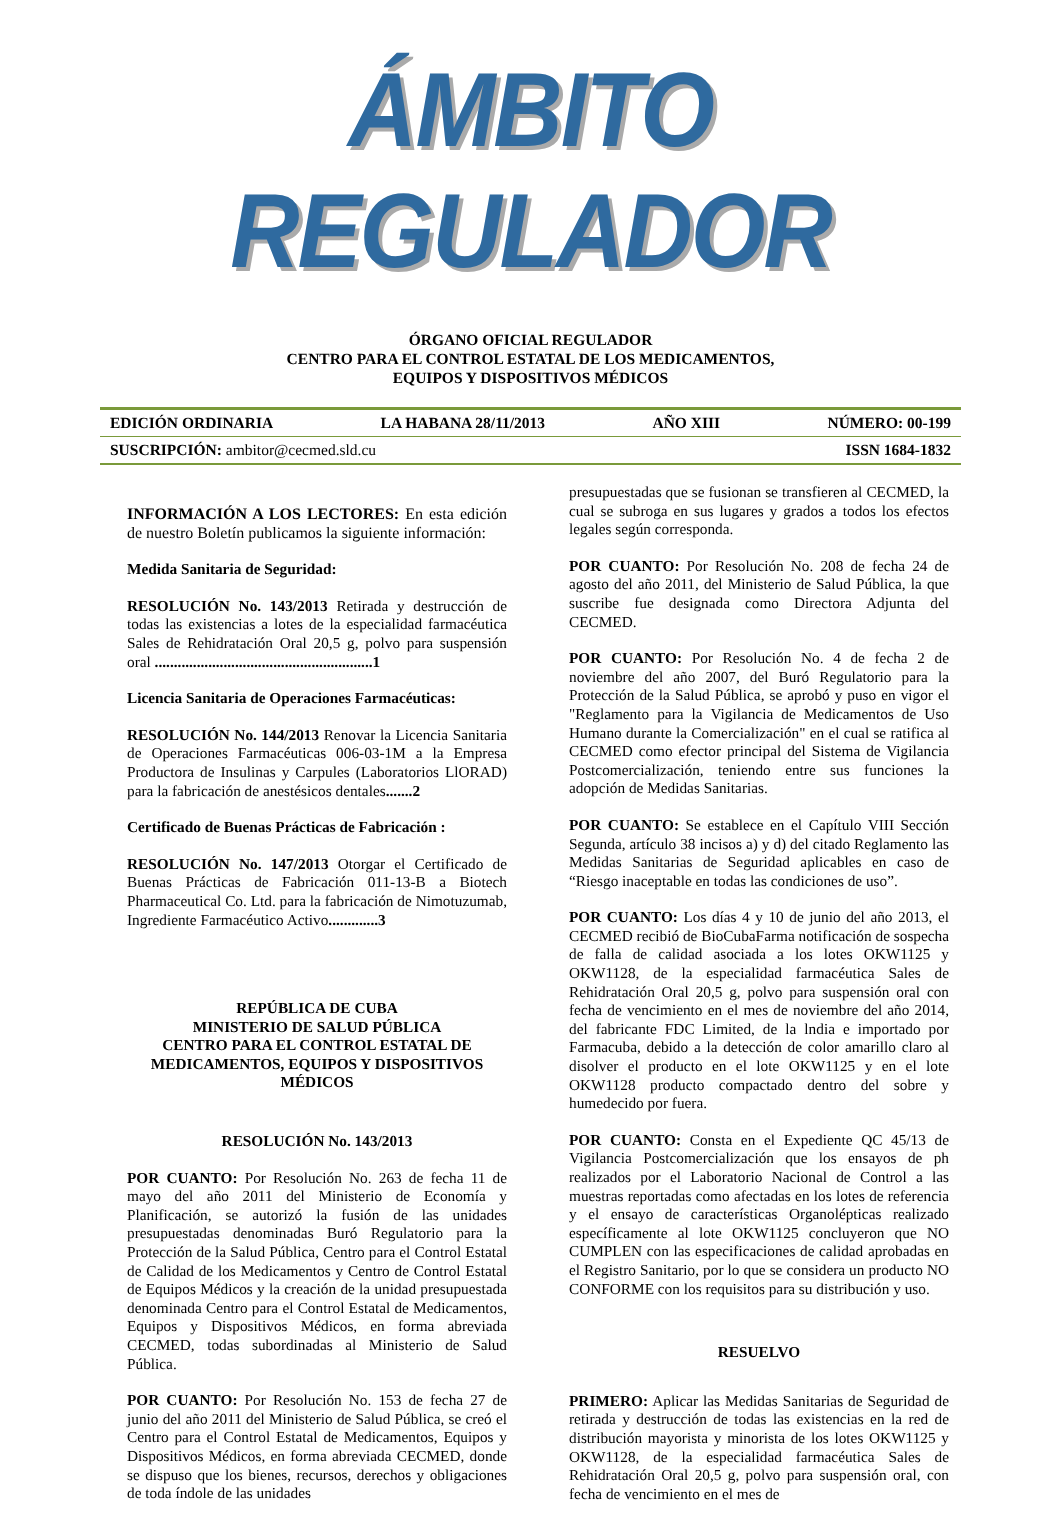ÁMBITO REGULADOR
ÓRGANO OFICIAL REGULADOR
CENTRO PARA EL CONTROL ESTATAL DE LOS MEDICAMENTOS,
EQUIPOS Y DISPOSITIVOS MÉDICOS
EDICIÓN ORDINARIA LA HABANA 28/11/2013 AÑO XIII NÚMERO: 00-199
SUSCRIPCIÓN: ambitor@cecmed.sld.cu ISSN 1684-1832
INFORMACIÓN A LOS LECTORES: En esta edición de nuestro Boletín publicamos la siguiente información:
Medida Sanitaria de Seguridad:
RESOLUCIÓN No. 143/2013 Retirada y destrucción de todas las existencias a lotes de la especialidad farmacéutica Sales de Rehidratación Oral 20,5 g, polvo para suspensión oral .........................................................1
Licencia Sanitaria de Operaciones Farmacéuticas:
RESOLUCIÓN No. 144/2013 Renovar la Licencia Sanitaria de Operaciones Farmacéuticas 006-03-1M a la Empresa Productora de Insulinas y Carpules (Laboratorios LlORAD) para la fabricación de anestésicos dentales.......2
Certificado de Buenas Prácticas de Fabricación :
RESOLUCIÓN No. 147/2013 Otorgar el Certificado de Buenas Prácticas de Fabricación 011-13-B a Biotech Pharmaceutical Co. Ltd. para la fabricación de Nimotuzumab, Ingrediente Farmacéutico Activo.............3
REPÚBLICA DE CUBA
MINISTERIO DE SALUD PÚBLICA
CENTRO PARA EL CONTROL ESTATAL DE MEDICAMENTOS, EQUIPOS Y DISPOSITIVOS MÉDICOS
RESOLUCIÓN No. 143/2013
POR CUANTO: Por Resolución No. 263 de fecha 11 de mayo del año 2011 del Ministerio de Economía y Planificación, se autorizó la fusión de las unidades presupuestadas denominadas Buró Regulatorio para la Protección de la Salud Pública, Centro para el Control Estatal de Calidad de los Medicamentos y Centro de Control Estatal de Equipos Médicos y la creación de la unidad presupuestada denominada Centro para el Control Estatal de Medicamentos, Equipos y Dispositivos Médicos, en forma abreviada CECMED, todas subordinadas al Ministerio de Salud Pública.
POR CUANTO: Por Resolución No. 153 de fecha 27 de junio del año 2011 del Ministerio de Salud Pública, se creó el Centro para el Control Estatal de Medicamentos, Equipos y Dispositivos Médicos, en forma abreviada CECMED, donde se dispuso que los bienes, recursos, derechos y obligaciones de toda índole de las unidades
presupuestadas que se fusionan se transfieren al CECMED, la cual se subroga en sus lugares y grados a todos los efectos legales según corresponda.
POR CUANTO: Por Resolución No. 208 de fecha 24 de agosto del año 2011, del Ministerio de Salud Pública, la que suscribe fue designada como Directora Adjunta del CECMED.
POR CUANTO: Por Resolución No. 4 de fecha 2 de noviembre del año 2007, del Buró Regulatorio para la Protección de la Salud Pública, se aprobó y puso en vigor el "Reglamento para la Vigilancia de Medicamentos de Uso Humano durante la Comercialización" en el cual se ratifica al CECMED como efector principal del Sistema de Vigilancia Postcomercialización, teniendo entre sus funciones la adopción de Medidas Sanitarias.
POR CUANTO: Se establece en el Capítulo VIII Sección Segunda, artículo 38 incisos a) y d) del citado Reglamento las Medidas Sanitarias de Seguridad aplicables en caso de “Riesgo inaceptable en todas las condiciones de uso”.
POR CUANTO: Los días 4 y 10 de junio del año 2013, el CECMED recibió de BioCubaFarma notificación de sospecha de falla de calidad asociada a los lotes OKW1125 y OKW1128, de la especialidad farmacéutica Sales de Rehidratación Oral 20,5 g, polvo para suspensión oral con fecha de vencimiento en el mes de noviembre del año 2014, del fabricante FDC Limited, de la lndia e importado por Farmacuba, debido a la detección de color amarillo claro al disolver el producto en el lote OKW1125 y en el lote OKW1128 producto compactado dentro del sobre y humedecido por fuera.
POR CUANTO: Consta en el Expediente QC 45/13 de Vigilancia Postcomercialización que los ensayos de ph realizados por el Laboratorio Nacional de Control a las muestras reportadas como afectadas en los lotes de referencia y el ensayo de características Organolépticas realizado específicamente al lote OKW1125 concluyeron que NO CUMPLEN con las especificaciones de calidad aprobadas en el Registro Sanitario, por lo que se considera un producto NO CONFORME con los requisitos para su distribución y uso.
RESUELVO
PRIMERO: Aplicar las Medidas Sanitarias de Seguridad de retirada y destrucción de todas las existencias en la red de distribución mayorista y minorista de los lotes OKW1125 y OKW1128, de la especialidad farmacéutica Sales de Rehidratación Oral 20,5 g, polvo para suspensión oral, con fecha de vencimiento en el mes de